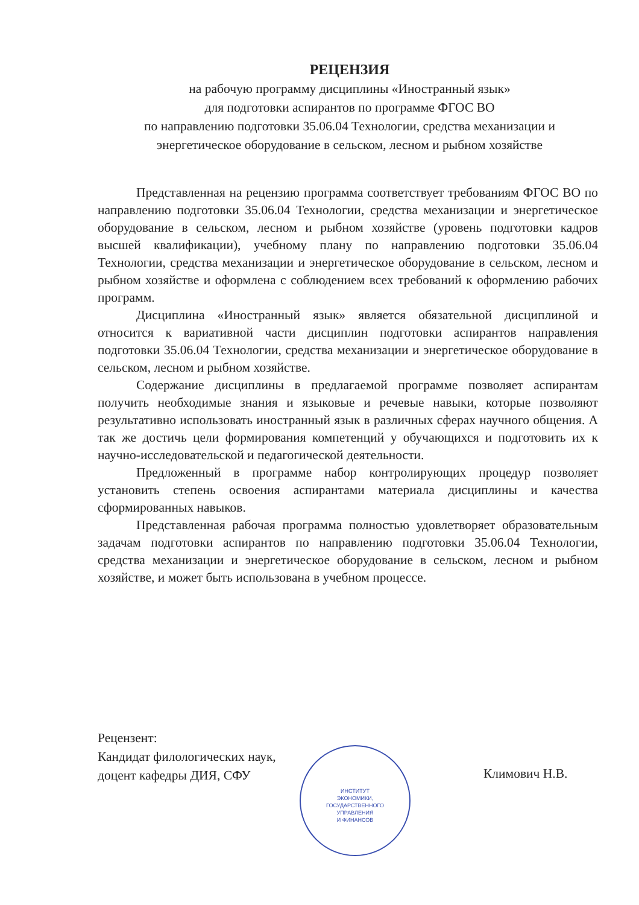РЕЦЕНЗИЯ
на рабочую программу дисциплины «Иностранный язык»
для подготовки аспирантов по программе ФГОС ВО
по направлению подготовки 35.06.04 Технологии, средства механизации и энергетическое оборудование в сельском, лесном и рыбном хозяйстве
Представленная на рецензию программа соответствует требованиям ФГОС ВО по направлению подготовки 35.06.04 Технологии, средства механизации и энергетическое оборудование в сельском, лесном и рыбном хозяйстве (уровень подготовки кадров высшей квалификации), учебному плану по направлению подготовки 35.06.04 Технологии, средства механизации и энергетическое оборудование в сельском, лесном и рыбном хозяйстве и оформлена с соблюдением всех требований к оформлению рабочих программ.
Дисциплина «Иностранный язык» является обязательной дисциплиной и относится к вариативной части дисциплин подготовки аспирантов направления подготовки 35.06.04 Технологии, средства механизации и энергетическое оборудование в сельском, лесном и рыбном хозяйстве.
Содержание дисциплины в предлагаемой программе позволяет аспирантам получить необходимые знания и языковые и речевые навыки, которые позволяют результативно использовать иностранный язык в различных сферах научного общения. А так же достичь цели формирования компетенций у обучающихся и подготовить их к научно-исследовательской и педагогической деятельности.
Предложенный в программе набор контролирующих процедур позволяет установить степень освоения аспирантами материала дисциплины и качества сформированных навыков.
Представленная рабочая программа полностью удовлетворяет образовательным задачам подготовки аспирантов по направлению подготовки 35.06.04 Технологии, средства механизации и энергетическое оборудование в сельском, лесном и рыбном хозяйстве, и может быть использована в учебном процессе.
Рецензент:
Кандидат филологических наук,
доцент кафедры ДИЯ, СФУ
Климович Н.В.
ИНСТИТУТ
ЭКОНОМИКИ,
ГОСУДАРСТВЕННОГО
УПРАВЛЕНИЯ
И ФИНАНСОВ